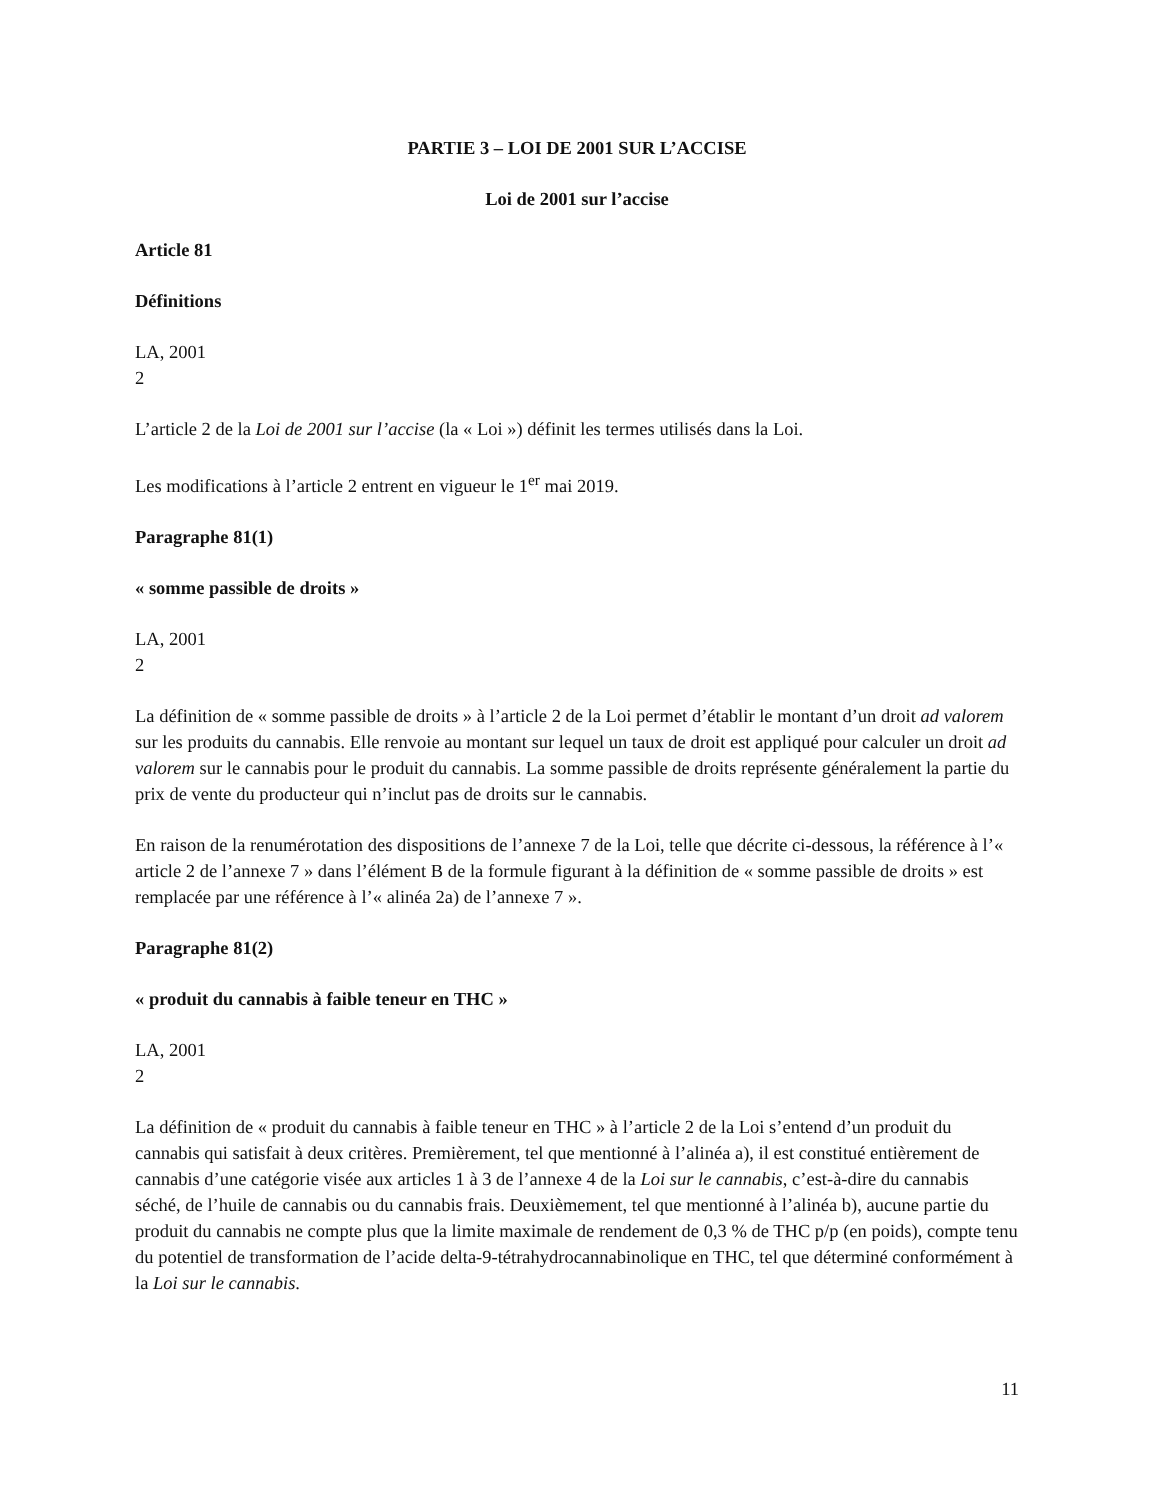PARTIE 3 – LOI DE 2001 SUR L’ACCISE
Loi de 2001 sur l’accise
Article 81
Définitions
LA, 2001
2
L’article 2 de la Loi de 2001 sur l’accise (la « Loi ») définit les termes utilisés dans la Loi.
Les modifications à l’article 2 entrent en vigueur le 1<sup>er</sup> mai 2019.
Paragraphe 81(1)
« somme passible de droits »
LA, 2001
2
La définition de « somme passible de droits » à l’article 2 de la Loi permet d’établir le montant d’un droit ad valorem sur les produits du cannabis. Elle renvoie au montant sur lequel un taux de droit est appliqué pour calculer un droit ad valorem sur le cannabis pour le produit du cannabis. La somme passible de droits représente généralement la partie du prix de vente du producteur qui n’inclut pas de droits sur le cannabis.
En raison de la renumérotation des dispositions de l’annexe 7 de la Loi, telle que décrite ci-dessous, la référence à l’« article 2 de l’annexe 7 » dans l’élément B de la formule figurant à la définition de « somme passible de droits » est remplacée par une référence à l’« alinéa 2a) de l’annexe 7 ».
Paragraphe 81(2)
« produit du cannabis à faible teneur en THC »
LA, 2001
2
La définition de « produit du cannabis à faible teneur en THC » à l’article 2 de la Loi s’entend d’un produit du cannabis qui satisfait à deux critères. Premièrement, tel que mentionné à l’alinéa a), il est constitué entièrement de cannabis d’une catégorie visée aux articles 1 à 3 de l’annexe 4 de la Loi sur le cannabis, c’est-à-dire du cannabis séché, de l’huile de cannabis ou du cannabis frais. Deuxièmement, tel que mentionné à l’alinéa b), aucune partie du produit du cannabis ne compte plus que la limite maximale de rendement de 0,3 % de THC p/p (en poids), compte tenu du potentiel de transformation de l’acide delta-9-tétrahydrocannabinolique en THC, tel que déterminé conformément à la Loi sur le cannabis.
11